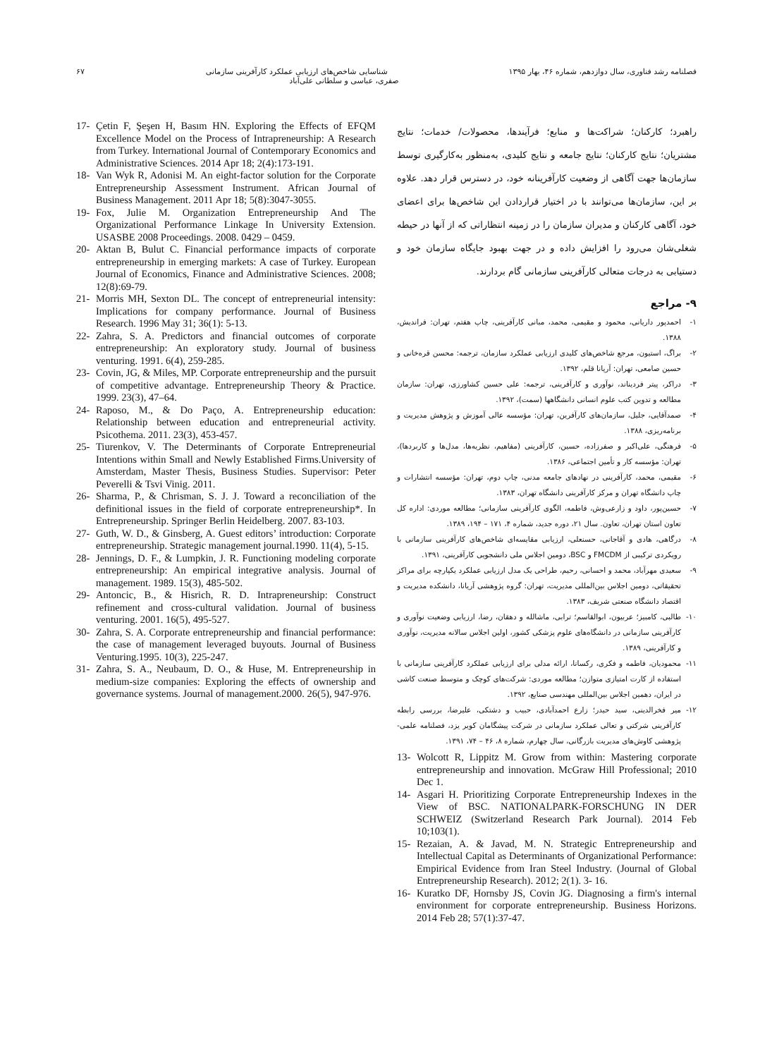فصلنامه رشد فناوری، سال دوازدهم، شماره ۴۶، بهار ۱۳۹۵ شناسایی شاخص‌های ارزیابی عملکرد کارآفرینی سازمانی ۶۷
صفری، عباسی و سلطانی علی‌آباد
راهبرد؛ کارکنان؛ شراکت‌ها و منابع؛ فرآیندها، محصولات/ خدمات؛ نتایج مشتریان؛ نتایج کارکنان؛ نتایج جامعه و نتایج کلیدی، به‌منظور به‌کارگیری توسط سازمان‌ها جهت آگاهی از وضعیت کارآفرینانه خود، در دسترس قرار دهد. علاوه بر این، سازمان‌ها می‌توانند با در اختیار قراردادن این شاخص‌ها برای اعضای خود، آگاهی کارکنان و مدیران سازمان را در زمینه انتظاراتی که از آنها در حیطه شغلی‌شان می‌رود را افزایش داده و در جهت بهبود جایگاه سازمان خود و دستیابی به درجات متعالی کارآفرینی سازمانی گام بردارند.
۹- مراجع
۱- احمدپور داریانی، محمود و مقیمی، محمد، مبانی کارآفرینی، چاپ هفتم، تهران: فراندیش، ۱۳۸۸.
۲- براگ، استیون، مرجع شاخص‌های کلیدی ارزیابی عملکرد سازمان، ترجمه: محسن قره‌خانی و حسین صامعی، تهران: آریانا قلم، ۱۳۹۲.
۳- دراکر، پیتر فردیناند، نوآوری و کارآفرینی، ترجمه: علی حسین کشاورزی، تهران: سازمان مطالعه و تدوین کتب علوم انسانی دانشگاهها (سمت)، ۱۳۹۲.
۴- صمدآقایی، جلیل، سازمان‌های کارآفرین، تهران: مؤسسه عالی آموزش و پژوهش مدیریت و برنامه‌ریزی، ۱۳۸۸.
۵- فرهنگی، علی‌اکبر و صفرزاده، حسین، کارآفرینی (مفاهیم، نظریه‌ها، مدل‌ها و کاربردها)، تهران: مؤسسه کار و تأمین اجتماعی، ۱۳۸۶.
۶- مقیمی، محمد، کارآفرینی در نهادهای جامعه مدنی، چاپ دوم، تهران: مؤسسه انتشارات و چاپ دانشگاه تهران و مرکز کارآفرینی دانشگاه تهران، ۱۳۸۳.
۷- حسین‌پور، داود و زارعی‌وش، فاطمه، الگوی کارآفرینی سازمانی؛ مطالعه موردی: اداره کل تعاون استان تهران، تعاون. سال ۲۱، دوره جدید، شماره ۴، ۱۷۱ – ۱۹۴، ۱۳۸۹.
۸- درگاهی، هادی و آقاجانی، حسنعلی، ارزیابی مقایسه‌ای شاخص‌های کارآفرینی سازمانی با رویکردی ترکیبی از FMCDM و BSC، دومین اجلاس ملی دانشجویی کارآفرینی، ۱۳۹۱.
۹- سعیدی مهرآباد، محمد و احسانی، رحیم، طراحی یک مدل ارزیابی عملکرد یکپارچه برای مراکز تحقیقاتی، دومین اجلاس بین‌المللی مدیریت، تهران: گروه پژوهشی آریانا، دانشکده مدیریت و اقتصاد دانشگاه صنعتی شریف، ۱۳۸۳.
۱۰- طالبی، کامبیز؛ عربیون، ابوالقاسم؛ ترابی، ماشالله و دهقان، رضا، ارزیابی وضعیت نوآوری و کارآفرینی سازمانی در دانشگاه‌های علوم پزشکی کشور، اولین اجلاس سالانه مدیریت، نوآوری و کارآفرینی، ۱۳۸۹.
۱۱- محمودیان، فاطمه و فکری، رکسانا، ارائه مدلی برای ارزیابی عملکرد کارآفرینی سازمانی با استفاده از کارت امتیازی متوازن؛ مطالعه موردی: شرکت‌های کوچک و متوسط صنعت کاشی در ایران، دهمین اجلاس بین‌المللی مهندسی صنایع، ۱۳۹۲.
۱۲- میر فخرالدینی، سید حیدر؛ زارع احمدآبادی، حبیب و دشتکی، علیرضا، بررسی رابطه کارآفرینی شرکتی و تعالی عملکرد سازمانی در شرکت پیشگامان کویر یزد، فصلنامه علمی- پژوهشی کاوش‌های مدیریت بازرگانی، سال چهارم، شماره ۸، ۴۶ – ۷۴، ۱۳۹۱.
13- Wolcott R, Lippitz M. Grow from within: Mastering corporate entrepreneurship and innovation. McGraw Hill Professional; 2010 Dec 1.
14- Asgari H. Prioritizing Corporate Entrepreneurship Indexes in the View of BSC. NATIONALPARK-FORSCHUNG IN DER SCHWEIZ (Switzerland Research Park Journal). 2014 Feb 10;103(1).
15- Rezaian, A. & Javad, M. N. Strategic Entrepreneurship and Intellectual Capital as Determinants of Organizational Performance: Empirical Evidence from Iran Steel Industry. (Journal of Global Entrepreneurship Research). 2012; 2(1). 3- 16.
16- Kuratko DF, Hornsby JS, Covin JG. Diagnosing a firm's internal environment for corporate entrepreneurship. Business Horizons. 2014 Feb 28; 57(1):37-47.
17- Çetin F, Şeşen H, Basım HN. Exploring the Effects of EFQM Excellence Model on the Process of Intrapreneurship: A Research from Turkey. International Journal of Contemporary Economics and Administrative Sciences. 2014 Apr 18; 2(4):173-191.
18- Van Wyk R, Adonisi M. An eight-factor solution for the Corporate Entrepreneurship Assessment Instrument. African Journal of Business Management. 2011 Apr 18; 5(8):3047-3055.
19- Fox, Julie M. Organization Entrepreneurship And The Organizational Performance Linkage In University Extension. USASBE 2008 Proceedings. 2008. 0429 – 0459.
20- Aktan B, Bulut C. Financial performance impacts of corporate entrepreneurship in emerging markets: A case of Turkey. European Journal of Economics, Finance and Administrative Sciences. 2008; 12(8):69-79.
21- Morris MH, Sexton DL. The concept of entrepreneurial intensity: Implications for company performance. Journal of Business Research. 1996 May 31; 36(1): 5-13.
22- Zahra, S. A. Predictors and financial outcomes of corporate entrepreneurship: An exploratory study. Journal of business venturing. 1991. 6(4), 259-285.
23- Covin, JG, & Miles, MP. Corporate entrepreneurship and the pursuit of competitive advantage. Entrepreneurship Theory & Practice. 1999. 23(3), 47–64.
24- Raposo, M., & Do Paço, A. Entrepreneurship education: Relationship between education and entrepreneurial activity. Psicothema. 2011. 23(3), 453-457.
25- Tiurenkov, V. The Determinants of Corporate Entrepreneurial Intentions within Small and Newly Established Firms.University of Amsterdam, Master Thesis, Business Studies. Supervisor: Peter Peverelli & Tsvi Vinig. 2011.
26- Sharma, P., & Chrisman, S. J. J. Toward a reconciliation of the definitional issues in the field of corporate entrepreneurship*. In Entrepreneurship. Springer Berlin Heidelberg. 2007. 83-103.
27- Guth, W. D., & Ginsberg, A. Guest editors’ introduction: Corporate entrepreneurship. Strategic management journal.1990. 11(4), 5-15.
28- Jennings, D. F., & Lumpkin, J. R. Functioning modeling corporate entrepreneurship: An empirical integrative analysis. Journal of management. 1989. 15(3), 485-502.
29- Antoncic, B., & Hisrich, R. D. Intrapreneurship: Construct refinement and cross-cultural validation. Journal of business venturing. 2001. 16(5), 495-527.
30- Zahra, S. A. Corporate entrepreneurship and financial performance: the case of management leveraged buyouts. Journal of Business Venturing.1995. 10(3), 225-247.
31- Zahra, S. A., Neubaum, D. O., & Huse, M. Entrepreneurship in medium-size companies: Exploring the effects of ownership and governance systems. Journal of management.2000. 26(5), 947-976.